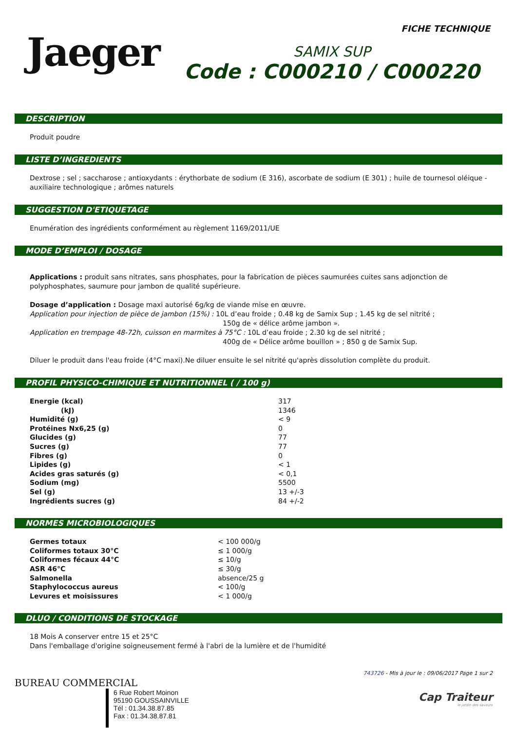Jaeger
FICHE TECHNIQUE
SAMIX SUP
Code : C000210 / C000220
DESCRIPTION
Produit poudre
LISTE D’INGREDIENTS
Dextrose ; sel ; saccharose ; antioxydants : érythorbate de sodium (E 316), ascorbate de sodium (E 301) ; huile de tournesol oléique - auxiliaire technologique ; arômes naturels
SUGGESTION D'ETIQUETAGE
Enumération des ingrédients conformément au règlement 1169/2011/UE
MODE D’EMPLOI / DOSAGE
Applications : produit sans nitrates, sans phosphates, pour la fabrication de pièces saumurées cuites sans adjonction de polyphosphates, saumure pour jambon de qualité supérieure.
Dosage d’application : Dosage maxi autorisé 6g/kg de viande mise en œuvre.
Application pour injection de pièce de jambon (15%) : 10L d’eau froide ; 0.48 kg de Samix Sup ; 1.45 kg de sel nitrité ;
150g de « délice arôme jambon ».
Application en trempage 48-72h, cuisson en marmites à 75°C : 10L d’eau froide ; 2.30 kg de sel nitrité ;
400g de « Délice arôme bouillon » ; 850 g de Samix Sup.
Diluer le produit dans l'eau froide (4°C maxi).Ne diluer ensuite le sel nitrité qu'après dissolution complète du produit.
PROFIL PHYSICO-CHIMIQUE ET NUTRITIONNEL ( / 100 g)
| Energie (kcal) | 317 |
| (kJ) | 1346 |
| Humidité (g) | < 9 |
| Protéines Nx6,25 (g) | 0 |
| Glucides (g) | 77 |
| Sucres (g) | 77 |
| Fibres (g) | 0 |
| Lipides (g) | < 1 |
| Acides gras saturés (g) | < 0,1 |
| Sodium (mg) | 5500 |
| Sel (g) | 13 +/-3 |
| Ingrédients sucres (g) | 84 +/-2 |
NORMES MICROBIOLOGIQUES
| Germes totaux | < 100 000/g |
| Coliformes totaux 30°C | ≤ 1 000/g |
| Coliformes fécaux 44°C | ≤ 10/g |
| ASR 46°C | ≤ 30/g |
| Salmonella | absence/25 g |
| Staphylococcus aureus | < 100/g |
| Levures et moisissures | < 1 000/g |
DLUO / CONDITIONS DE STOCKAGE
18 Mois A conserver entre 15 et 25°C
Dans l'emballage d'origine soigneusement fermé à l'abri de la lumière et de l'humidité
BUREAU COMMERCIAL
6 Rue Robert Moinon
95190 GOUSSAINVILLE
Tél : 01.34.38.87.85
Fax : 01.34.38.87.81
743726 - Mis à jour le : 09/06/2017 Page 1 sur 2
Cap Traiteur
le jardin des saveurs